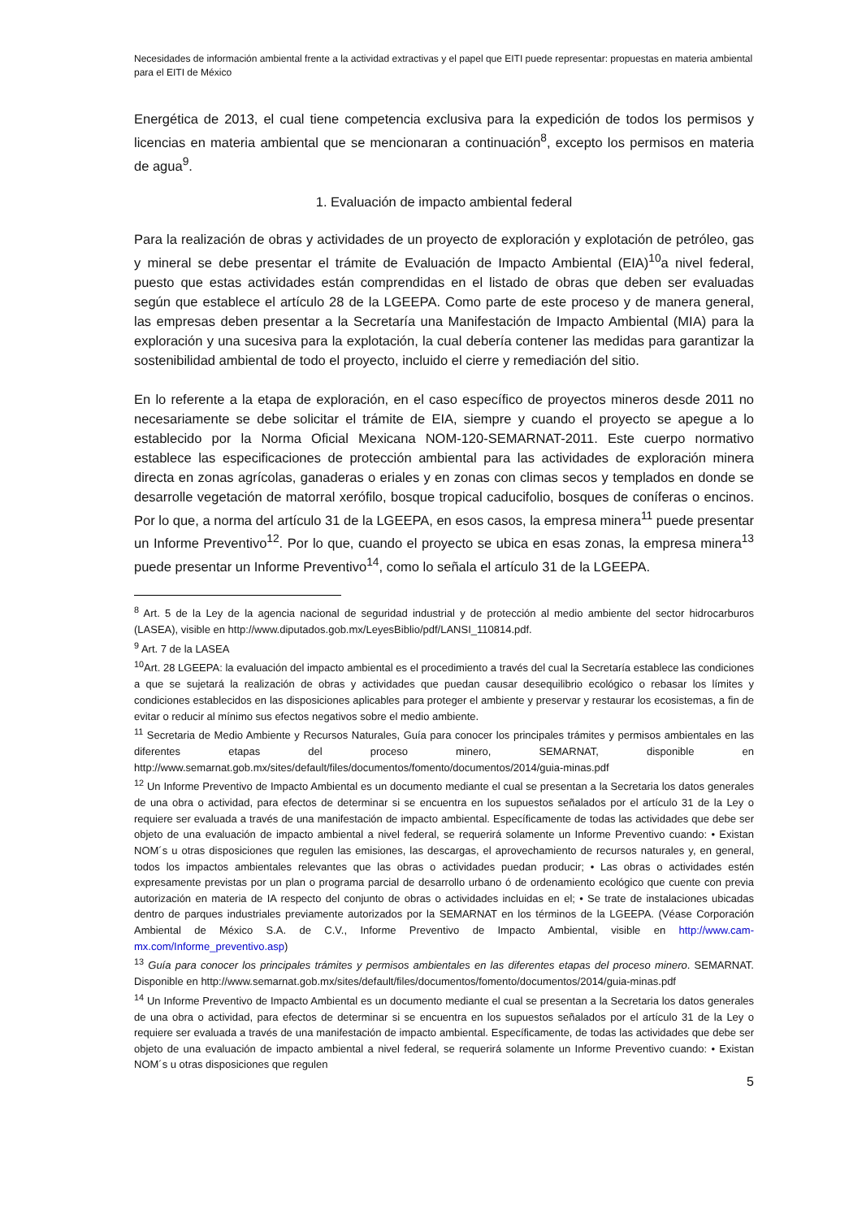Necesidades de información ambiental frente a la actividad extractivas y el papel que EITI puede representar: propuestas en materia ambiental para el EITI de México
Energética de 2013, el cual tiene competencia exclusiva para la expedición de todos los permisos y licencias en materia ambiental que se mencionaran a continuación<sup>8</sup>, excepto los permisos en materia de agua<sup>9</sup>.
1. Evaluación de impacto ambiental federal
Para la realización de obras y actividades de un proyecto de exploración y explotación de petróleo, gas y mineral se debe presentar el trámite de Evaluación de Impacto Ambiental (EIA)<sup>10</sup>a nivel federal, puesto que estas actividades están comprendidas en el listado de obras que deben ser evaluadas según que establece el artículo 28 de la LGEEPA. Como parte de este proceso y de manera general, las empresas deben presentar a la Secretaría una Manifestación de Impacto Ambiental (MIA) para la exploración y una sucesiva para la explotación, la cual debería contener las medidas para garantizar la sostenibilidad ambiental de todo el proyecto, incluido el cierre y remediación del sitio.
En lo referente a la etapa de exploración, en el caso específico de proyectos mineros desde 2011 no necesariamente se debe solicitar el trámite de EIA, siempre y cuando el proyecto se apegue a lo establecido por la Norma Oficial Mexicana NOM-120-SEMARNAT-2011. Este cuerpo normativo establece las especificaciones de protección ambiental para las actividades de exploración minera directa en zonas agrícolas, ganaderas o eriales y en zonas con climas secos y templados en donde se desarrolle vegetación de matorral xerófilo, bosque tropical caducifolio, bosques de coníferas o encinos. Por lo que, a norma del artículo 31 de la LGEEPA, en esos casos, la empresa minera<sup>11</sup> puede presentar un Informe Preventivo<sup>12</sup>. Por lo que, cuando el proyecto se ubica en esas zonas, la empresa minera<sup>13</sup> puede presentar un Informe Preventivo<sup>14</sup>, como lo señala el artículo 31 de la LGEEPA.
<sup>8</sup> Art. 5 de la Ley de la agencia nacional de seguridad industrial y de protección al medio ambiente del sector hidrocarburos (LASEA), visible en http://www.diputados.gob.mx/LeyesBiblio/pdf/LANSI_110814.pdf.
<sup>9</sup> Art. 7 de la LASEA
<sup>10</sup> Art. 28 LGEEPA: la evaluación del impacto ambiental es el procedimiento a través del cual la Secretaría establece las condiciones a que se sujetará la realización de obras y actividades que puedan causar desequilibrio ecológico o rebasar los límites y condiciones establecidos en las disposiciones aplicables para proteger el ambiente y preservar y restaurar los ecosistemas, a fin de evitar o reducir al mínimo sus efectos negativos sobre el medio ambiente.
<sup>11</sup> Secretaria de Medio Ambiente y Recursos Naturales, Guía para conocer los principales trámites y permisos ambientales en las diferentes etapas del proceso minero, SEMARNAT, disponible en http://www.semarnat.gob.mx/sites/default/files/documentos/fomento/documentos/2014/guia-minas.pdf
<sup>12</sup> Un Informe Preventivo de Impacto Ambiental es un documento mediante el cual se presentan a la Secretaria los datos generales de una obra o actividad, para efectos de determinar si se encuentra en los supuestos señalados por el artículo 31 de la Ley o requiere ser evaluada a través de una manifestación de impacto ambiental. Específicamente de todas las actividades que debe ser objeto de una evaluación de impacto ambiental a nivel federal, se requerirá solamente un Informe Preventivo cuando: • Existan NOM´s u otras disposiciones que regulen las emisiones, las descargas, el aprovechamiento de recursos naturales y, en general, todos los impactos ambientales relevantes que las obras o actividades puedan producir; • Las obras o actividades estén expresamente previstas por un plan o programa parcial de desarrollo urbano ó de ordenamiento ecológico que cuente con previa autorización en materia de IA respecto del conjunto de obras o actividades incluidas en el; • Se trate de instalaciones ubicadas dentro de parques industriales previamente autorizados por la SEMARNAT en los términos de la LGEEPA. (Véase Corporación Ambiental de México S.A. de C.V., Informe Preventivo de Impacto Ambiental, visible en http://www.cam-mx.com/Informe_preventivo.asp)
<sup>13</sup> Guía para conocer los principales trámites y permisos ambientales en las diferentes etapas del proceso minero. SEMARNAT. Disponible en http://www.semarnat.gob.mx/sites/default/files/documentos/fomento/documentos/2014/guia-minas.pdf
<sup>14</sup> Un Informe Preventivo de Impacto Ambiental es un documento mediante el cual se presentan a la Secretaria los datos generales de una obra o actividad, para efectos de determinar si se encuentra en los supuestos señalados por el artículo 31 de la Ley o requiere ser evaluada a través de una manifestación de impacto ambiental. Específicamente, de todas las actividades que debe ser objeto de una evaluación de impacto ambiental a nivel federal, se requerirá solamente un Informe Preventivo cuando: • Existan NOM´s u otras disposiciones que regulen
5